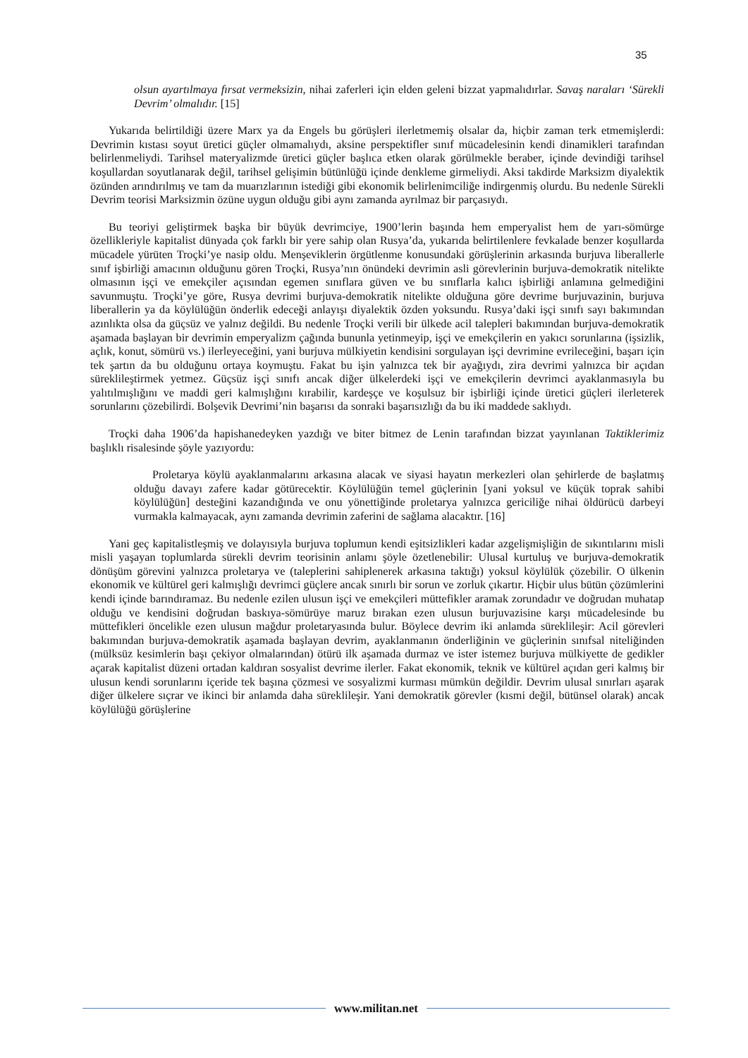35
olsun ayartılmaya fırsat vermeksizin, nihai zaferleri için elden geleni bizzat yapmalıdırlar. Savaş naraları ‘Sürekli Devrim’ olmalıdır. [15]
Yukarıda belirtildiği üzere Marx ya da Engels bu görüşleri ilerletmemiş olsalar da, hiçbir zaman terk etmemişlerdi: Devrimin kıstası soyut üretici güçler olmamalıydı, aksine perspektifler sınıf mücadelesinin kendi dinamikleri tarafından belirlenmeliydi. Tarihsel materyalizmde üretici güçler başlıca etken olarak görülmekle beraber, içinde devindiği tarihsel koşullardan soyutlanarak değil, tarihsel gelişimin bütünlüğü içinde denkleme girmeliydi. Aksi takdirde Marksizm diyalektik özünden arındırılmış ve tam da muarızlarının istediği gibi ekonomik belirlenimciliğe indirgenmiş olurdu. Bu nedenle Sürekli Devrim teorisi Marksizmin özüne uygun olduğu gibi aynı zamanda ayrılmaz bir parçasıydı.
Bu teoriyi geliştirmek başka bir büyük devrimciye, 1900’lerin başında hem emperyalist hem de yarı-sömürge özellikleriyle kapitalist dünyada çok farklı bir yere sahip olan Rusya’da, yukarıda belirtilenlere fevkalade benzer koşullarda mücadele yürüten Troçki’ye nasip oldu. Menşeviklerin örgütlenme konusundaki görüşlerinin arkasında burjuva liberallerle sınıf işbirliği amacının olduğunu gören Troçki, Rusya’nın önündeki devrimin asli görevlerinin burjuva-demokratik nitelikte olmasının işçi ve emekçiler açısından egemen sınıflara güven ve bu sınıflarla kalıcı işbirliği anlamına gelmediğini savunmuştu. Troçki’ye göre, Rusya devrimi burjuva-demokratik nitelikte olduğuna göre devrime burjuvazinin, burjuva liberallerin ya da köylülüğün önderlik edeceği anlayışı diyalektik özden yoksundu. Rusya’daki işçi sınıfı sayı bakımından azınlıkta olsa da güçsüz ve yalnız değildi. Bu nedenle Troçki verili bir ülkede acil talepleri bakımından burjuva-demokratik aşamada başlayan bir devrimin emperyalizm çağında bununla yetinmeyip, işçi ve emekçilerin en yakıcı sorunlarına (işsizlik, açlık, konut, sömürü vs.) ilerleyeceğini, yani burjuva mülkiyetin kendisini sorgulayan işçi devrimine evrileceğini, başarı için tek şartın da bu olduğunu ortaya koymuştu. Fakat bu işin yalnızca tek bir ayağıydı, zira devrimi yalnızca bir açıdan süreklileştirmek yetmez. Güçsüz işçi sınıfı ancak diğer ülkelerdeki işçi ve emekçilerin devrimci ayaklanmasıyla bu yalıtılmışlığını ve maddi geri kalmışlığını kırabilir, kardeşçe ve koşulsuz bir işbirliği içinde üretici güçleri ilerleterek sorunlarını çözebilirdi. Bolşevik Devrimi’nin başarısı da sonraki başarısızlığı da bu iki maddede saklıydı.
Troçki daha 1906’da hapishanedeyken yazdığı ve biter bitmez de Lenin tarafından bizzat yayınlanan Taktiklerimiz başlıklı risalesinde şöyle yazıyordu:
Proletarya köylü ayaklanmalarını arkasına alacak ve siyasi hayatın merkezleri olan şehirlerde de başlatmış olduğu davayı zafere kadar götürecektir. Köylülüğün temel güçlerinin [yani yoksul ve küçük toprak sahibi köylülüğün] desteğini kazandığında ve onu yönettiğinde proletarya yalnızca gericiliğe nihai öldürücü darbeyi vurmakla kalmayacak, aynı zamanda devrimin zaferini de sağlama alacaktır. [16]
Yani geç kapitalistleşmiş ve dolayısıyla burjuva toplumun kendi eşitsizlikleri kadar azgelişmişliğin de sıkıntılarını misli misli yaşayan toplumlarda sürekli devrim teorisinin anlamı şöyle özetlenebilir: Ulusal kurtuluş ve burjuva-demokratik dönüşüm görevini yalnızca proletarya ve (taleplerini sahiplenerek arkasına taktığı) yoksul köylülük çözebilir. O ülkenin ekonomik ve kültürel geri kalmışlığı devrimci güçlere ancak sınırlı bir sorun ve zorluk çıkartır. Hiçbir ulus bütün çözümlerini kendi içinde barındıramaz. Bu nedenle ezilen ulusun işçi ve emekçileri müttefikler aramak zorundadır ve doğrudan muhatap olduğu ve kendisini doğrudan baskıya-sömürüye maruz bırakan ezen ulusun burjuvazisine karşı mücadelesinde bu müttefikleri öncelikle ezen ulusun mağdur proletaryasında bulur. Böylece devrim iki anlamda süreklileşir: Acil görevleri bakımından burjuva-demokratik aşamada başlayan devrim, ayaklanmanın önderliğinin ve güçlerinin sınıfsal niteliğinden (mülksüz kesimlerin başı çekiyor olmalarından) ötürü ilk aşamada durmaz ve ister istemez burjuva mülkiyette de gedikler açarak kapitalist düzeni ortadan kaldıran sosyalist devrime ilerler. Fakat ekonomik, teknik ve kültürel açıdan geri kalmış bir ulusun kendi sorunlarını içeride tek başına çözmesi ve sosyalizmi kurması mümkün değildir. Devrim ulusal sınırları aşarak diğer ülkelere sıçrar ve ikinci bir anlamda daha süreklileşir. Yani demokratik görevler (kısmi değil, bütünsel olarak) ancak köylülüğü görüşlerine
www.militan.net